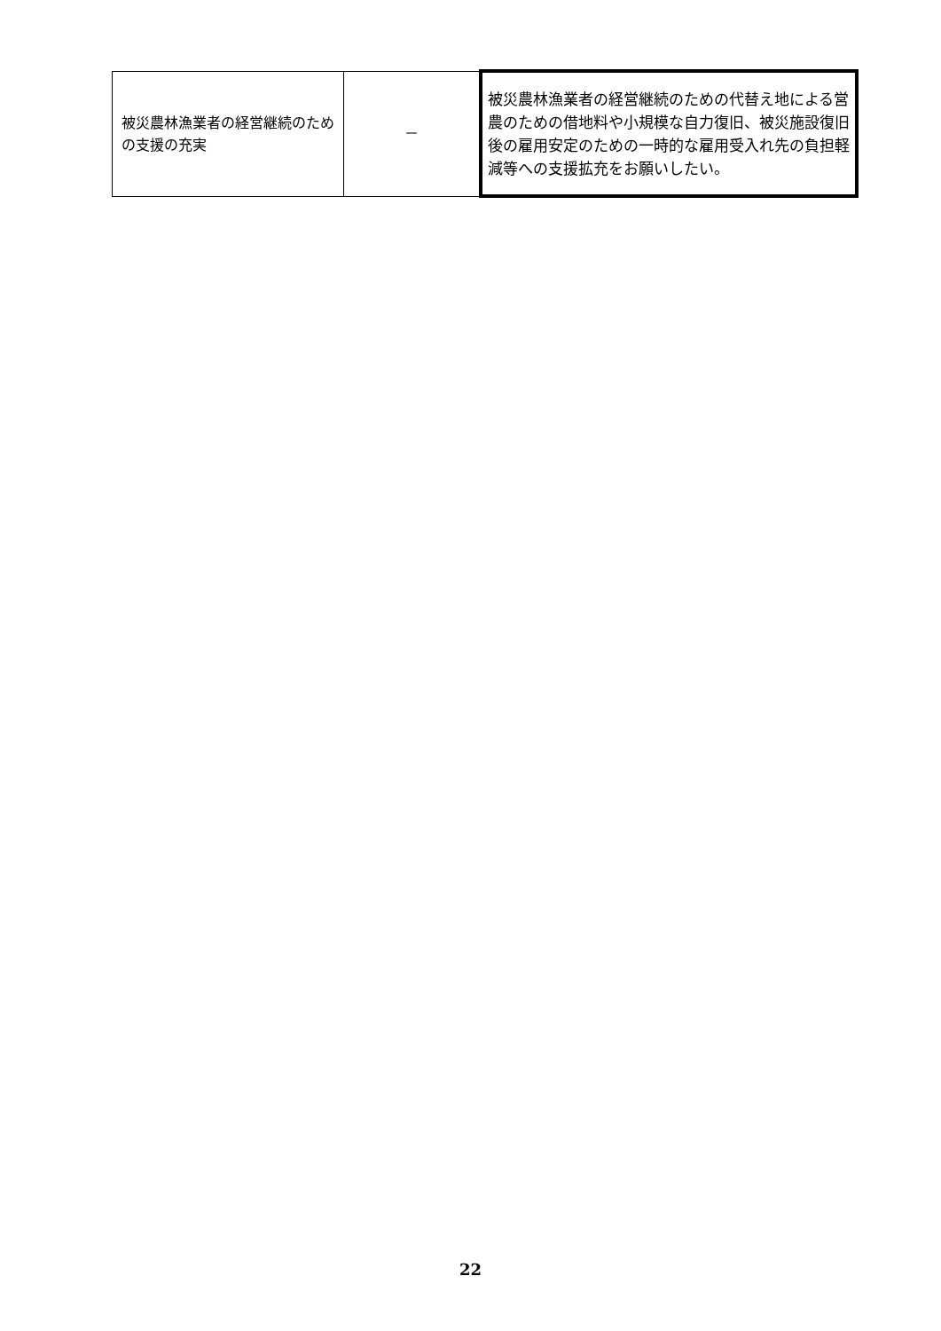| 被災農林漁業者の経営継続のための支援の充実 | － | 被災農林漁業者の経営継続のための代替え地による営農のための借地料や小規模な自力復旧、被災施設復旧後の雇用安定のための一時的な雇用受入れ先の負担軽減等への支援拡充をお願いしたい。 |
22